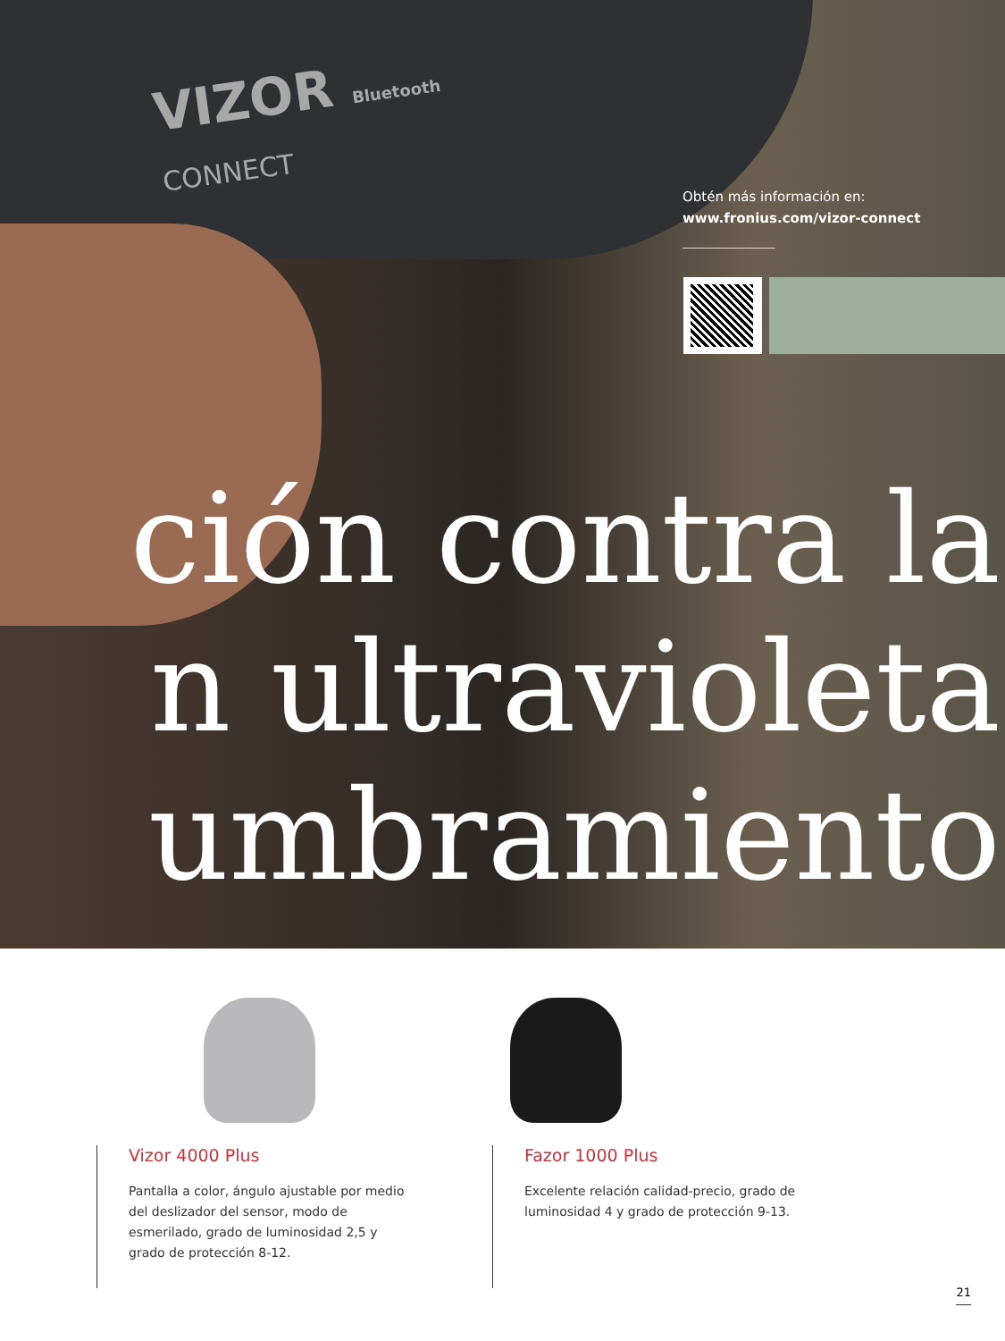VIZOR Bluetooth
CONNECT
Obtén más información en:
www.fronius.com/vizor-connect
ción contra la
n ultravioleta
umbramiento
Vizor 4000 Plus
Pantalla a color, ángulo ajustable por medio del deslizador del sensor, modo de esmerilado, grado de luminosidad 2,5 y grado de protección 8-12.
Fazor 1000 Plus
Excelente relación calidad-precio, grado de luminosidad 4 y grado de protección 9-13.
21